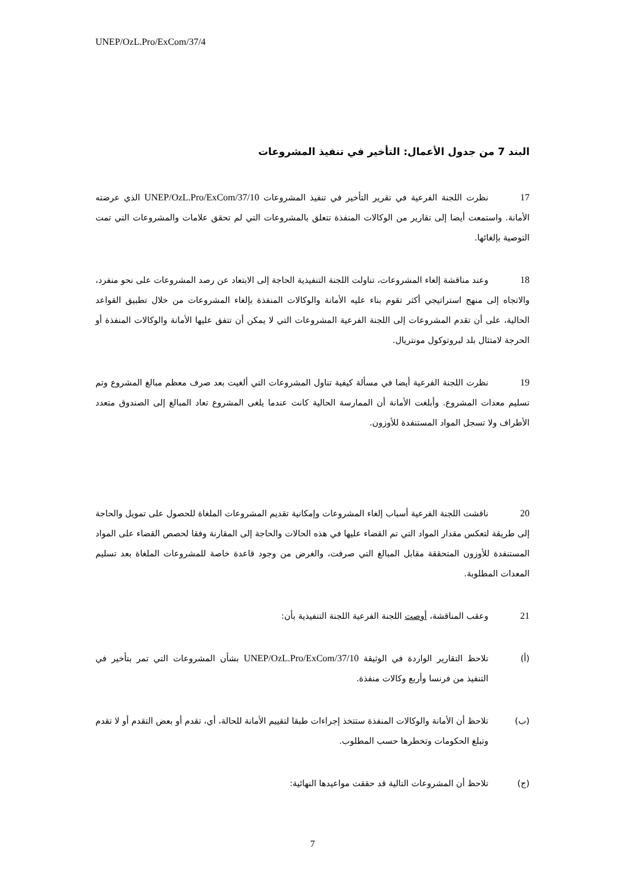UNEP/OzL.Pro/ExCom/37/4
البند 7 من جدول الأعمال: التأخير في تنفيذ المشروعات
17 نظرت اللجنة الفرعية في تقرير التأخير في تنفيذ المشروعات UNEP/OzL.Pro/ExCom/37/10 الذي عرضته الأمانة. واستمعت أيضا إلى تقارير من الوكالات المنفذة تتعلق بالمشروعات التي لم تحقق علامات والمشروعات التي تمت التوصية بإلغائها.
18 وعند مناقشة إلغاء المشروعات، تناولت اللجنة التنفيذية الحاجة إلى الابتعاد عن رصد المشروعات على نحو منفرد، والاتجاه إلى منهج استراتيجي أكثر تقوم بناء عليه الأمانة والوكالات المنفذة بإلغاء المشروعات من خلال تطبيق القواعد الحالية، على أن تقدم المشروعات إلى اللجنة الفرعية المشروعات التي لا يمكن أن تتفق عليها الأمانة والوكالات المنفذة أو الحرجة لامتثال بلد لبروتوكول مونتريال.
19 نظرت اللجنة الفرعية أيضا في مسألة كيفية تناول المشروعات التي ألغيت بعد صرف معظم مبالغ المشروع وتم تسليم معدات المشروع. وأبلغت الأمانة أن الممارسة الحالية كانت عندما يلغى المشروع تعاد المبالغ إلى الصندوق متعدد الأطراف ولا تسجل المواد المستنفدة للأوزون.
20 ناقشت اللجنة الفرعية أسباب إلغاء المشروعات وإمكانية تقديم المشروعات الملغاة للحصول على تمويل والحاجة إلى طريقة لتعكس مقدار المواد التي تم القضاء عليها في هذه الحالات والحاجة إلى المقارنة وفقا لحصص القضاء على المواد المستنفدة للأوزون المتحققة مقابل المبالغ التي صرفت، والغرض من وجود قاعدة خاصة للمشروعات الملغاة بعد تسليم المعدات المطلوبة.
21 وعقب المناقشة، أوصت اللجنة الفرعية اللجنة التنفيذية بأن:
(أ) تلاحظ التقارير الواردة في الوثيقة UNEP/OzL.Pro/ExCom/37/10 بشأن المشروعات التي تمر بتأخير في التنفيذ من فرنسا وأربع وكالات منفذة.
(ب) تلاحظ أن الأمانة والوكالات المنفذة ستتخذ إجراءات طبقا لتقييم الأمانة للحالة، أي، تقدم أو بعض التقدم أو لا تقدم وتبلغ الحكومات وتخطرها حسب المطلوب.
(ج) تلاحظ أن المشروعات التالية قد حققت مواعيدها النهائية:
7